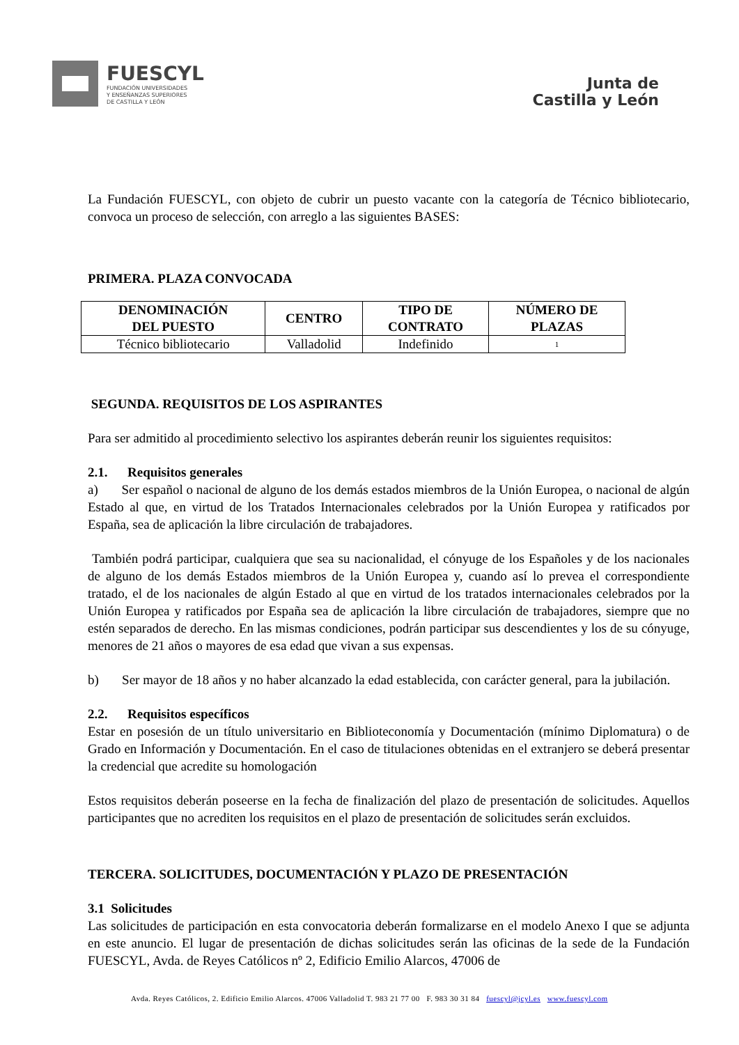FUESCYL
FUNDACIÓN UNIVERSIDADES
Y ENSEÑANZAS SUPERIORES
DE CASTILLA Y LEÓN
Junta de
Castilla y León
La Fundación FUESCYL, con objeto de cubrir un puesto vacante con la categoría de Técnico bibliotecario, convoca un proceso de selección, con arreglo a las siguientes BASES:
PRIMERA. PLAZA CONVOCADA
| DENOMINACIÓN DEL PUESTO | CENTRO | TIPO DE CONTRATO | NÚMERO DE PLAZAS |
| --- | --- | --- | --- |
| Técnico bibliotecario | Valladolid | Indefinido | 1 |
SEGUNDA. REQUISITOS DE LOS ASPIRANTES
Para ser admitido al procedimiento selectivo los aspirantes deberán reunir los siguientes requisitos:
2.1. Requisitos generales
a) Ser español o nacional de alguno de los demás estados miembros de la Unión Europea, o nacional de algún Estado al que, en virtud de los Tratados Internacionales celebrados por la Unión Europea y ratificados por España, sea de aplicación la libre circulación de trabajadores.
También podrá participar, cualquiera que sea su nacionalidad, el cónyuge de los Españoles y de los nacionales de alguno de los demás Estados miembros de la Unión Europea y, cuando así lo prevea el correspondiente tratado, el de los nacionales de algún Estado al que en virtud de los tratados internacionales celebrados por la Unión Europea y ratificados por España sea de aplicación la libre circulación de trabajadores, siempre que no estén separados de derecho. En las mismas condiciones, podrán participar sus descendientes y los de su cónyuge, menores de 21 años o mayores de esa edad que vivan a sus expensas.
b) Ser mayor de 18 años y no haber alcanzado la edad establecida, con carácter general, para la jubilación.
2.2. Requisitos específicos
Estar en posesión de un título universitario en Biblioteconomía y Documentación (mínimo Diplomatura) o de Grado en Información y Documentación. En el caso de titulaciones obtenidas en el extranjero se deberá presentar la credencial que acredite su homologación
Estos requisitos deberán poseerse en la fecha de finalización del plazo de presentación de solicitudes. Aquellos participantes que no acrediten los requisitos en el plazo de presentación de solicitudes serán excluidos.
TERCERA. SOLICITUDES, DOCUMENTACIÓN Y PLAZO DE PRESENTACIÓN
3.1 Solicitudes
Las solicitudes de participación en esta convocatoria deberán formalizarse en el modelo Anexo I que se adjunta en este anuncio. El lugar de presentación de dichas solicitudes serán las oficinas de la sede de la Fundación FUESCYL, Avda. de Reyes Católicos nº 2, Edificio Emilio Alarcos, 47006 de
Avda. Reyes Católicos, 2. Edificio Emilio Alarcos. 47006 Valladolid T. 983 21 77 00 F. 983 30 31 84 fuescyl@jcyl.es www.fuescyl.com